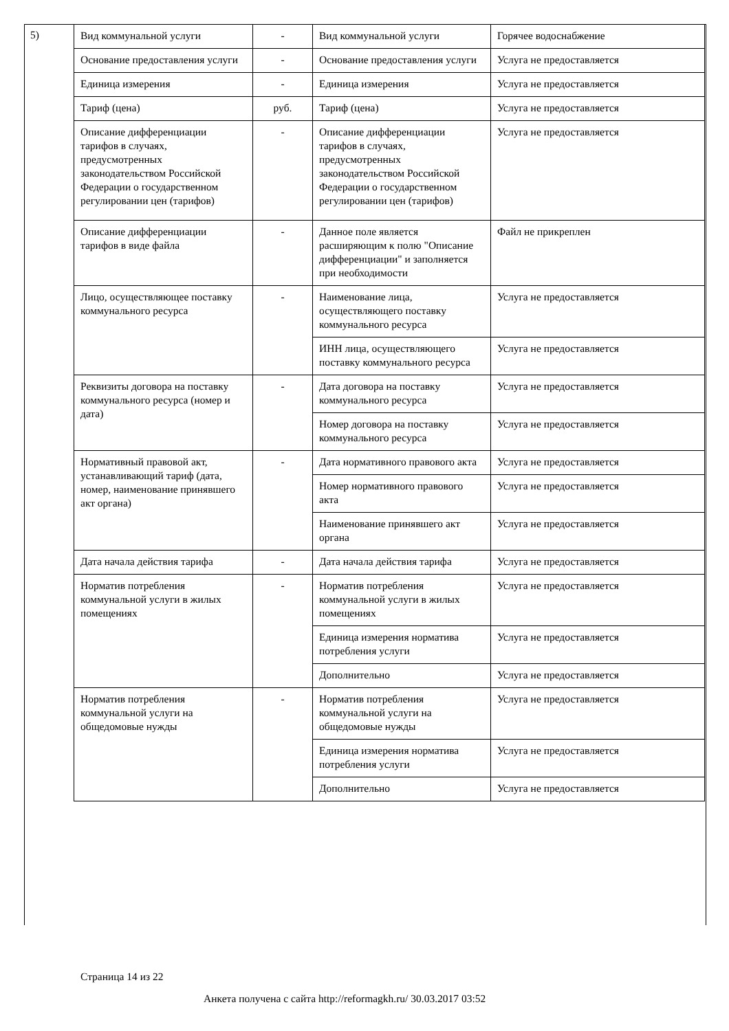5)
| Вид коммунальной услуги | - | Вид коммунальной услуги | Горячее водоснабжение |
| Основание предоставления услуги | - | Основание предоставления услуги | Услуга не предоставляется |
| Единица измерения | - | Единица измерения | Услуга не предоставляется |
| Тариф (цена) | руб. | Тариф (цена) | Услуга не предоставляется |
| Описание дифференциации тарифов в случаях, предусмотренных законодательством Российской Федерации о государственном регулировании цен (тарифов) | - | Описание дифференциации тарифов в случаях, предусмотренных законодательством Российской Федерации о государственном регулировании цен (тарифов) | Услуга не предоставляется |
| Описание дифференциации тарифов в виде файла | - | Данное поле является расширяющим к полю "Описание дифференциации" и заполняется при необходимости | Файл не прикреплен |
| Лицо, осуществляющее поставку коммунального ресурса | - | Наименование лица, осуществляющего поставку коммунального ресурса | Услуга не предоставляется |
| | | ИНН лица, осуществляющего поставку коммунального ресурса | Услуга не предоставляется |
| Реквизиты договора на поставку коммунального ресурса (номер и дата) | - | Дата договора на поставку коммунального ресурса | Услуга не предоставляется |
| | | Номер договора на поставку коммунального ресурса | Услуга не предоставляется |
| Нормативный правовой акт, устанавливающий тариф (дата, номер, наименование принявшего акт органа) | - | Дата нормативного правового акта | Услуга не предоставляется |
| | | Номер нормативного правового акта | Услуга не предоставляется |
| | | Наименование принявшего акт органа | Услуга не предоставляется |
| Дата начала действия тарифа | - | Дата начала действия тарифа | Услуга не предоставляется |
| Норматив потребления коммунальной услуги в жилых помещениях | - | Норматив потребления коммунальной услуги в жилых помещениях | Услуга не предоставляется |
| | | Единица измерения норматива потребления услуги | Услуга не предоставляется |
| | | Дополнительно | Услуга не предоставляется |
| Норматив потребления коммунальной услуги на общедомовые нужды | - | Норматив потребления коммунальной услуги на общедомовые нужды | Услуга не предоставляется |
| | | Единица измерения норматива потребления услуги | Услуга не предоставляется |
| | | Дополнительно | Услуга не предоставляется |
Страница 14 из 22
Анкета получена с сайта http://reformagkh.ru/ 30.03.2017 03:52